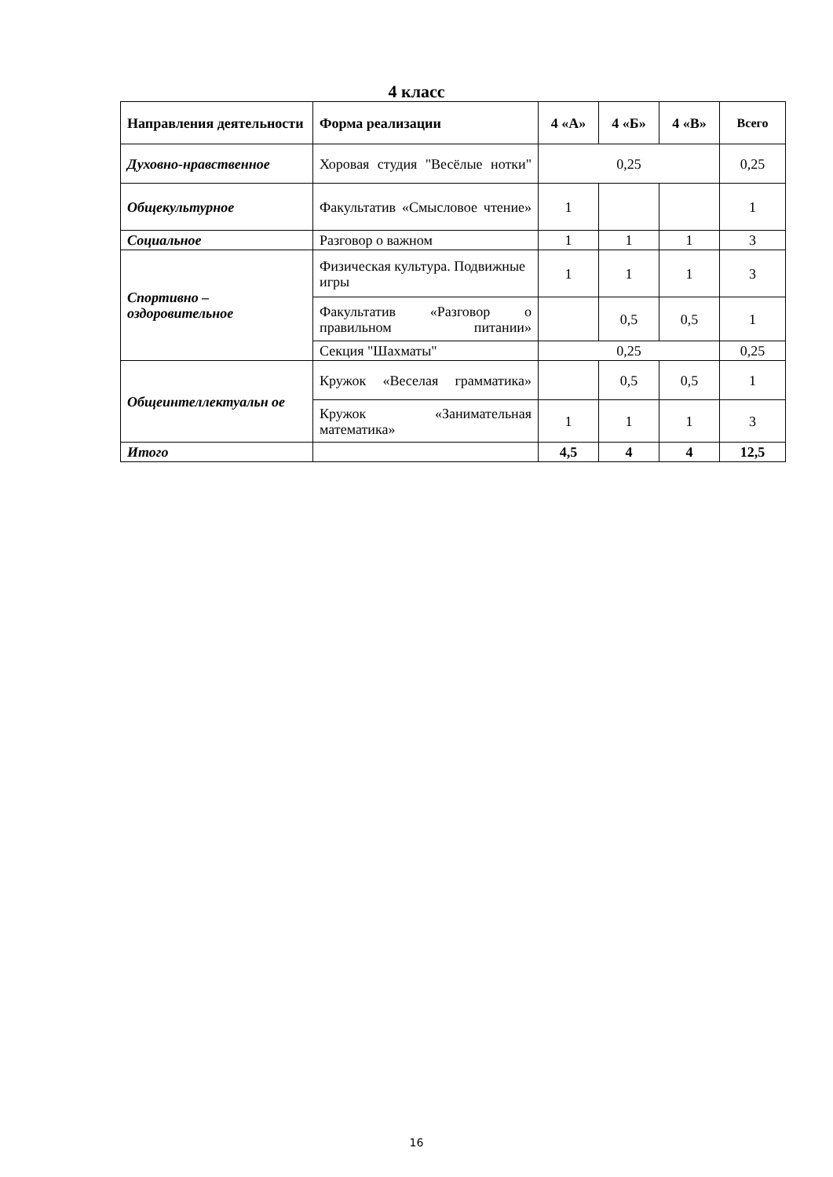4 класс
| Направления деятельности | Форма реализации | 4 «А» | 4 «Б» | 4 «В» | Всего |
| --- | --- | --- | --- | --- | --- |
| Духовно-нравственное | Хоровая студия "Весёлые нотки" | 0,25 | | | 0,25 |
| Общекультурное | Факультатив «Смысловое чтение» | 1 | | | 1 |
| Социальное | Разговор о важном | 1 | 1 | 1 | 3 |
| Спортивно – оздоровительное | Физическая культура. Подвижные игры | 1 | 1 | 1 | 3 |
| | Факультатив «Разговор о правильном питании» | | 0,5 | 0,5 | 1 |
| | Секция "Шахматы" | 0,25 | | | 0,25 |
| Общеинтеллектуальн ое | Кружок «Веселая грамматика» | | 0,5 | 0,5 | 1 |
| | Кружок «Занимательная математика» | 1 | 1 | 1 | 3 |
| Итого | | 4,5 | 4 | 4 | 12,5 |
16